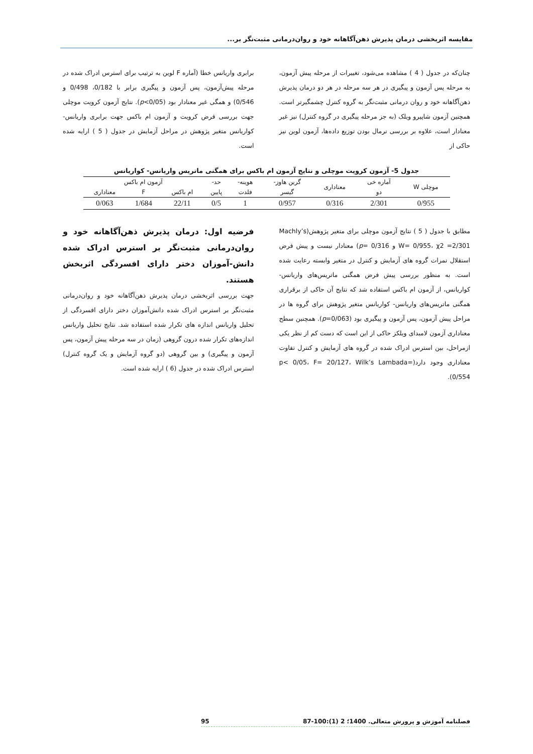مقایسه اثربخشی درمان پذیرش ذهن‌آگاهانه خود و روان‌درمانی مثبت‌نگر بر...
چنان‌که در جدول ( 4 ) مشاهده می‌شود، تغییرات از مرحله پیش آزمون، به مرحله پس آزمون و پیگیری در هر سه مرحله در هر دو درمان پذیرش ذهن‌آگاهانه خود و روان درمانی مثبت‌نگر به گروه کنترل چشمگیرتر است. همچنین آزمون شاپیرو ویلک (به جز مرحله پیگیری در گروه کنترل) نیز غیر معنادار است، علاوه بر بررسی نرمال بودن توزیع داده‌ها، آزمون لوین نیز حاکی از
برابری واریانس خطا (آماره F لوین به ترتیب برای استرس ادراک شده در مرحله پیش‌آزمون، پس آزمون و پیگیری برابر با 0/182، 0/498 و 0/546) و همگی غیر معنادار بود (p<0/05). نتایج آزمون کرویت موچلی جهت بررسی فرض کرویت و آزمون ام باکس جهت برابری واریانس- کواریانس متغیر پژوهش در مراحل آزمایش در جدول ( 5 ) ارایه شده است.
جدول 5- آزمون کرویت موچلی و نتایج آزمون ام باکس برای همگنی ماتریس واریانس- کواریانس
| موچلی W | آماره خی | معناداری | گرین هاوز- | هوینه- | حد- | آزمون ام باکس | | |
| --- | --- | --- | --- | --- | --- | --- | --- | --- |
| | دو | | گیسر | فلدت | پایین | ام باکس | F | معناداری |
| 0/955 | 2/301 | 0/316 | 0/957 | 1 | 0/5 | 22/11 | 1/684 | 0/063 |
مطابق با جدول ( 5 ) نتایج آزمون موچلی برای متغیر پژوهش(Machly’s W= 0/955، χ2 =2/301 و p= 0/316) معنادار نیست و پیش فرض استقلال نمرات گروه های آزمایش و کنترل در متغیر وابسته رعایت شده است. به منظور بررسی پیش فرض همگنی ماتریس‌های واریانس- کواریانس، از آزمون ام باکس استفاده شد که نتایج آن حاکی از برقراری همگنی ماتریس‌های واریانس- کواریانس متغیر پژوهش برای گروه ها در مراحل پیش آزمون، پس آزمون و پیگیری بود (p=0/063). همچنین سطح معناداری آزمون لامبدای ویلکز حاکی از این است که دست کم از نظر یکی ازمراحل، بین استرس ادراک شده در گروه های آزمایش و کنترل تفاوت معناداری وجود دارد(p< 0/05، F= 20/127، Wilk’s Lambada= 0/554).
فرضیه اول: درمان پذیرش ذهن‌آگاهانه خود و روان‌درمانی مثبت‌نگر بر استرس ادراک شده دانش-آموزان دختر دارای افسردگی اثربخش هستند.
جهت بررسی اثربخشی درمان پذیرش ذهن‌آگاهانه خود و روان‌درمانی مثبت‌نگر بر استرس ادراک شده دانش‌آموزان دختر دارای افسردگی از تحلیل واریانس اندازه های تکرار شده استفاده شد. نتایج تحلیل واریانس اندازه‌های تکرار شده درون گروهی (زمان در سه مرحله پیش آزمون، پس آزمون و پیگیری) و بین گروهی (دو گروه آزمایش و یک گروه کنترل) استرس ادراک شده در جدول (6 ) ارایه شده است.
فصلنامه آموزش و پرورش متعالی. 1400؛ 2 (1):100-87 95